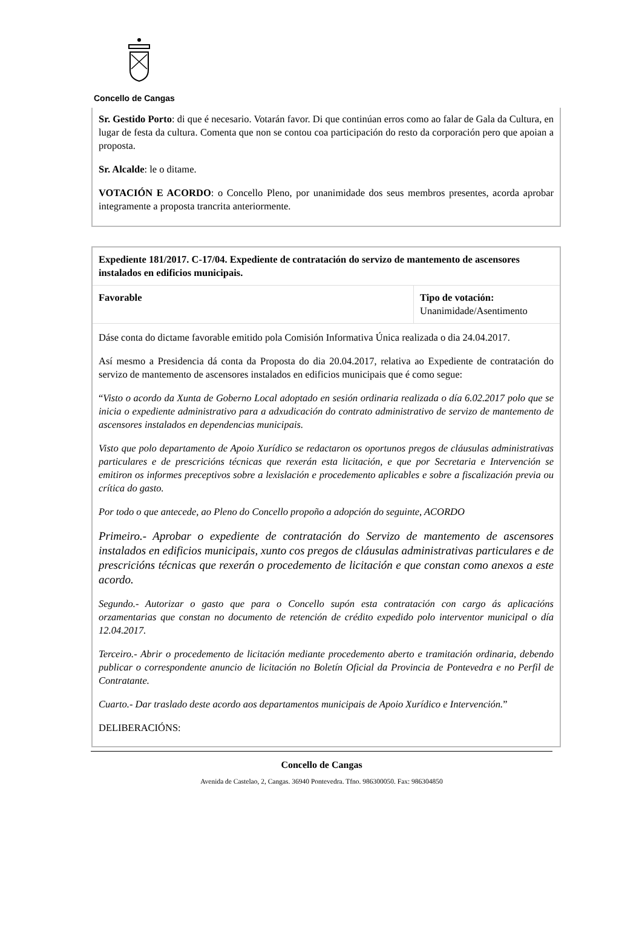Concello de Cangas
Sr. Gestido Porto: di que é necesario. Votarán favor. Di que continúan erros como ao falar de Gala da Cultura, en lugar de festa da cultura. Comenta que non se contou coa participación do resto da corporación pero que apoian a proposta.
Sr. Alcalde: le o ditame.
VOTACIÓN E ACORDO: o Concello Pleno, por unanimidade dos seus membros presentes, acorda aprobar integramente a proposta trancrita anteriormente.
| Expediente 181/2017. C-17/04. Expediente de contratación do servizo de mantemento de ascensores instalados en edificios municipais. | |
| Favorable | Tipo de votación: Unanimidade/Asentimento |
| Dáse conta do dictame favorable emitido pola Comisión Informativa Única realizada o dia 24.04.2017. Así mesmo a Presidencia dá conta da Proposta do dia 20.04.2017, relativa ao Expediente de contratación do servizo de mantemento de ascensores instalados en edificios municipais que é como segue: “ Visto o acordo da Xunta de Goberno Local adoptado en sesión ordinaria realizada o día 6.02.2017 polo que se inicia o expediente administrativo para a adxudicación do contrato administrativo de servizo de mantemento de ascensores instalados en dependencias municipais. Visto que polo departamento de Apoio Xurídico se redactaron os oportunos pregos de cláusulas administrativas particulares e de prescricións técnicas que rexerán esta licitación, e que por Secretaria e Intervención se emitiron os informes preceptivos sobre a lexislación e procedemento aplicables e sobre a fiscalización previa ou crítica do gasto. Por todo o que antecede, ao Pleno do Concello propoño a adopción do seguinte, ACORDO Primeiro.- Aprobar o expediente de contratación do Servizo de mantemento de ascensores instalados en edificios municipais, xunto cos pregos de cláusulas administrativas particulares e de prescricións técnicas que rexerán o procedemento de licitación e que constan como anexos a este acordo. Segundo.- Autorizar o gasto que para o Concello supón esta contratación con cargo ás aplicacións orzamentarias que constan no documento de retención de crédito expedido polo interventor municipal o día 12.04.2017. Terceiro.- Abrir o procedemento de licitación mediante procedemento aberto e tramitación ordinaria, debendo publicar o correspondente anuncio de licitación no Boletín Oficial da Provincia de Pontevedra e no Perfil de Contratante. Cuarto.- Dar traslado deste acordo aos departamentos municipais de Apoio Xurídico e Intervención. ” DELIBERACIÓNS: | |
Concello de Cangas
Avenida de Castelao, 2, Cangas. 36940 Pontevedra. Tfno. 986300050. Fax: 986304850